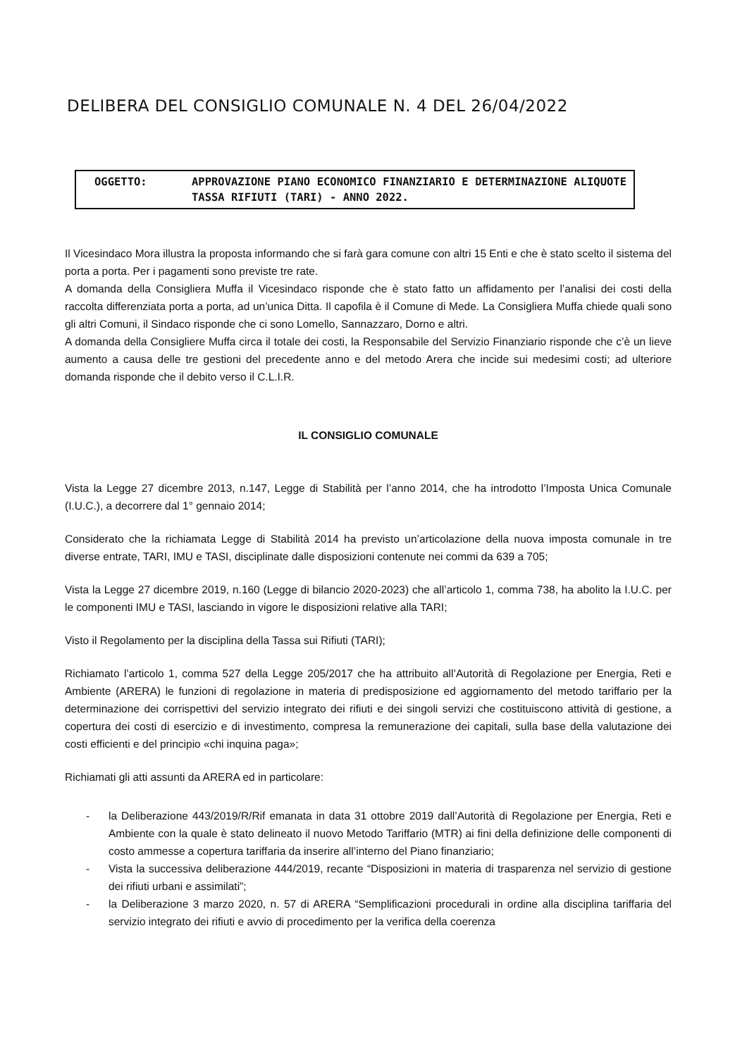DELIBERA DEL CONSIGLIO COMUNALE N. 4 DEL 26/04/2022
OGGETTO: APPROVAZIONE PIANO ECONOMICO FINANZIARIO E DETERMINAZIONE ALIQUOTE TASSA RIFIUTI (TARI) - ANNO 2022.
Il Vicesindaco Mora illustra la proposta informando che si farà gara comune con altri 15 Enti e che è stato scelto il sistema del porta a porta. Per i pagamenti sono previste tre rate.
A domanda della Consigliera Muffa il Vicesindaco risponde che è stato fatto un affidamento per l’analisi dei costi della raccolta differenziata porta a porta, ad un’unica Ditta. Il capofila è il Comune di Mede. La Consigliera Muffa chiede quali sono gli altri Comuni, il Sindaco risponde che ci sono Lomello, Sannazzaro, Dorno e altri.
A domanda della Consigliere Muffa circa il totale dei costi, la Responsabile del Servizio Finanziario risponde che c’è un lieve aumento a causa delle tre gestioni del precedente anno e del metodo Arera che incide sui medesimi costi; ad ulteriore domanda risponde che il debito verso il C.L.I.R.
IL CONSIGLIO COMUNALE
Vista la Legge 27 dicembre 2013, n.147, Legge di Stabilità per l’anno 2014, che ha introdotto l’Imposta Unica Comunale (I.U.C.), a decorrere dal 1° gennaio 2014;
Considerato che la richiamata Legge di Stabilità 2014 ha previsto un’articolazione della nuova imposta comunale in tre diverse entrate, TARI, IMU e TASI, disciplinate dalle disposizioni contenute nei commi da 639 a 705;
Vista la Legge 27 dicembre 2019, n.160 (Legge di bilancio 2020-2023) che all’articolo 1, comma 738, ha abolito la I.U.C. per le componenti IMU e TASI, lasciando in vigore le disposizioni relative alla TARI;
Visto il Regolamento per la disciplina della Tassa sui Rifiuti (TARI);
Richiamato l’articolo 1, comma 527 della Legge 205/2017 che ha attribuito all’Autorità di Regolazione per Energia, Reti e Ambiente (ARERA) le funzioni di regolazione in materia di predisposizione ed aggiornamento del metodo tariffario per la determinazione dei corrispettivi del servizio integrato dei rifiuti e dei singoli servizi che costituiscono attività di gestione, a copertura dei costi di esercizio e di investimento, compresa la remunerazione dei capitali, sulla base della valutazione dei costi efficienti e del principio «chi inquina paga»;
Richiamati gli atti assunti da ARERA ed in particolare:
- la Deliberazione 443/2019/R/Rif emanata in data 31 ottobre 2019 dall’Autorità di Regolazione per Energia, Reti e Ambiente con la quale è stato delineato il nuovo Metodo Tariffario (MTR) ai fini della definizione delle componenti di costo ammesse a copertura tariffaria da inserire all’interno del Piano finanziario;
- Vista la successiva deliberazione 444/2019, recante “Disposizioni in materia di trasparenza nel servizio di gestione dei rifiuti urbani e assimilati”;
- la Deliberazione 3 marzo 2020, n. 57 di ARERA “Semplificazioni procedurali in ordine alla disciplina tariffaria del servizio integrato dei rifiuti e avvio di procedimento per la verifica della coerenza